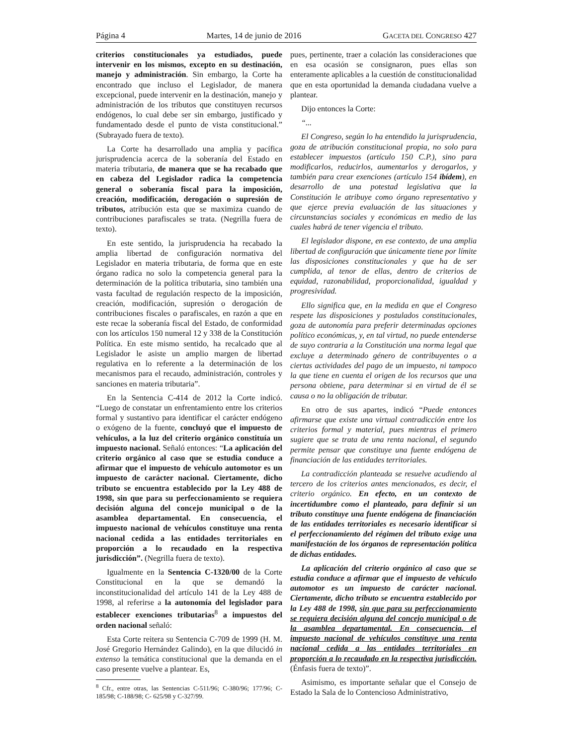Página 4 Martes, 14 de junio de 2016 GACETA DEL CONGRESO 427
criterios constitucionales ya estudiados, puede intervenir en los mismos, excepto en su destinación, manejo y administración. Sin embargo, la Corte ha encontrado que incluso el Legislador, de manera excepcional, puede intervenir en la destinación, manejo y administración de los tributos que constituyen recursos endógenos, lo cual debe ser sin embargo, justificado y fundamentado desde el punto de vista constitucional.” (Subrayado fuera de texto).
La Corte ha desarrollado una amplia y pacífica jurisprudencia acerca de la soberanía del Estado en materia tributaria, de manera que se ha recabado que en cabeza del Legislador radica la competencia general o soberanía fiscal para la imposición, creación, modificación, derogación o supresión de tributos, atribución esta que se maximiza cuando de contribuciones parafiscales se trata. (Negrilla fuera de texto).
En este sentido, la jurisprudencia ha recabado la amplia libertad de configuración normativa del Legislador en materia tributaria, de forma que en este órgano radica no solo la competencia general para la determinación de la política tributaria, sino también una vasta facultad de regulación respecto de la imposición, creación, modificación, supresión o derogación de contribuciones fiscales o parafiscales, en razón a que en este recae la soberanía fiscal del Estado, de conformidad con los artículos 150 numeral 12 y 338 de la Constitución Política. En este mismo sentido, ha recalcado que al Legislador le asiste un amplio margen de libertad regulativa en lo referente a la determinación de los mecanismos para el recaudo, administración, controles y sanciones en materia tributaria”.
En la Sentencia C-414 de 2012 la Corte indicó. “Luego de constatar un enfrentamiento entre los criterios formal y sustantivo para identificar el carácter endógeno o exógeno de la fuente, concluyó que el impuesto de vehículos, a la luz del criterio orgánico constituía un impuesto nacional. Señaló entonces: “La aplicación del criterio orgánico al caso que se estudia conduce a afirmar que el impuesto de vehículo automotor es un impuesto de carácter nacional. Ciertamente, dicho tributo se encuentra establecido por la Ley 488 de 1998, sin que para su perfeccionamiento se requiera decisión alguna del concejo municipal o de la asamblea departamental. En consecuencia, el impuesto nacional de vehículos constituye una renta nacional cedida a las entidades territoriales en proporción a lo recaudado en la respectiva jurisdicción”. (Negrilla fuera de texto).
Igualmente en la Sentencia C-1320/00 de la Corte Constitucional en la que se demandó la inconstitucionalidad del artículo 141 de la Ley 488 de 1998, al referirse a la autonomía del legislador para establecer exenciones tributarias<sup>8</sup> a impuestos del orden nacional señaló:
Esta Corte reitera su Sentencia C-709 de 1999 (H. M. José Gregorio Hernández Galindo), en la que dilucidó in extenso la temática constitucional que la demanda en el caso presente vuelve a plantear. Es,
<sup>8</sup> Cfr., entre otras, las Sentencias C-511/96; C-380/96; 177/96; C-185/98; C-188/98; C- 625/98 y C-327/99.
pues, pertinente, traer a colación las consideraciones que en esa ocasión se consignaron, pues ellas son enteramente aplicables a la cuestión de constitucionalidad que en esta oportunidad la demanda ciudadana vuelve a plantear.
Dijo entonces la Corte:
“...
El Congreso, según lo ha entendido la jurisprudencia, goza de atribución constitucional propia, no solo para establecer impuestos (artículo 150 C.P.), sino para modificarlos, reducirlos, aumentarlos y derogarlos, y también para crear exenciones (artículo 154 ibídem), en desarrollo de una potestad legislativa que la Constitución le atribuye como órgano representativo y que ejerce previa evaluación de las situaciones y circunstancias sociales y económicas en medio de las cuales habrá de tener vigencia el tributo.
El legislador dispone, en ese contexto, de una amplia libertad de configuración que únicamente tiene por límite las disposiciones constitucionales y que ha de ser cumplida, al tenor de ellas, dentro de criterios de equidad, razonabilidad, proporcionalidad, igualdad y progresividad.
Ello significa que, en la medida en que el Congreso respete las disposiciones y postulados constitucionales, goza de autonomía para preferir determinadas opciones político económicas, y, en tal virtud, no puede entenderse de suyo contraria a la Constitución una norma legal que excluye a determinado género de contribuyentes o a ciertas actividades del pago de un impuesto, ni tampoco la que tiene en cuenta el origen de los recursos que una persona obtiene, para determinar si en virtud de él se causa o no la obligación de tributar.
En otro de sus apartes, indicó “Puede entonces afirmarse que existe una virtual contradicción entre los criterios formal y material, pues mientras el primero sugiere que se trata de una renta nacional, el segundo permite pensar que constituye una fuente endógena de financiación de las entidades territoriales.
La contradicción planteada se resuelve acudiendo al tercero de los criterios antes mencionados, es decir, el criterio orgánico. En efecto, en un contexto de incertidumbre como el planteado, para definir si un tributo constituye una fuente endógena de financiación de las entidades territoriales es necesario identificar si el perfeccionamiento del régimen del tributo exige una manifestación de los órganos de representación política de dichas entidades.
La aplicación del criterio orgánico al caso que se estudia conduce a afirmar que el impuesto de vehículo automotor es un impuesto de carácter nacional. Ciertamente, dicho tributo se encuentra establecido por la Ley 488 de 1998, sin que para su perfeccionamiento se requiera decisión alguna del concejo municipal o de la asamblea departamental. En consecuencia, el impuesto nacional de vehículos constituye una renta nacional cedida a las entidades territoriales en proporción a lo recaudado en la respectiva jurisdicción. (Énfasis fuera de texto)”.
Asimismo, es importante señalar que el Consejo de Estado la Sala de lo Contencioso Administrativo,